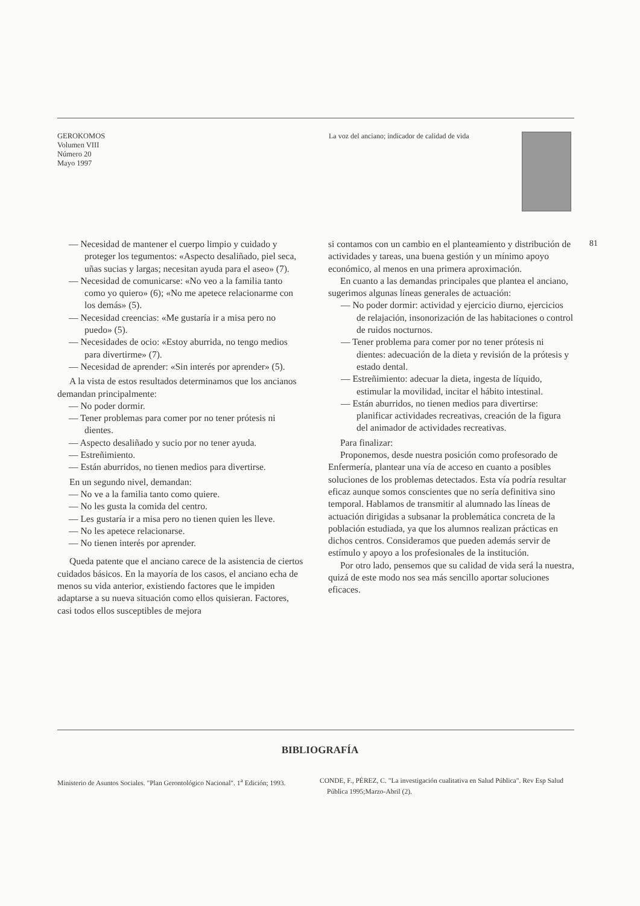GEROKOMOS
Volumen VIII
Número 20
Mayo 1997
La voz del anciano; indicador de calidad de vida
81
— Necesidad de mantener el cuerpo limpio y cuidado y proteger los tegumentos: «Aspecto desaliñado, piel seca, uñas sucias y largas; necesitan ayuda para el aseo» (7).
— Necesidad de comunicarse: «No veo a la familia tanto como yo quiero» (6); «No me apetece relacionarme con los demás» (5).
— Necesidad creencias: «Me gustaría ir a misa pero no puedo» (5).
— Necesidades de ocio: «Estoy aburrida, no tengo medios para divertirme» (7).
— Necesidad de aprender: «Sin interés por aprender» (5).
A la vista de estos resultados determinamos que los ancianos demandan principalmente:
— No poder dormir.
— Tener problemas para comer por no tener prótesis ni dientes.
— Aspecto desaliñado y sucio por no tener ayuda.
— Estreñimiento.
— Están aburridos, no tienen medios para divertirse.
En un segundo nivel, demandan:
— No ve a la familia tanto como quiere.
— No les gusta la comida del centro.
— Les gustaría ir a misa pero no tienen quien les lleve.
— No les apetece relacionarse.
— No tienen interés por aprender.
Queda patente que el anciano carece de la asistencia de ciertos cuidados básicos. En la mayoría de los casos, el anciano echa de menos su vida anterior, existiendo factores que le impiden adaptarse a su nueva situación como ellos quisieran. Factores, casi todos ellos susceptibles de mejora
si contamos con un cambio en el planteamiento y distribución de actividades y tareas, una buena gestión y un mínimo apoyo económico, al menos en una primera aproximación.
En cuanto a las demandas principales que plantea el anciano, sugerimos algunas líneas generales de actuación:
— No poder dormir: actividad y ejercicio diurno, ejercicios de relajación, insonorización de las habitaciones o control de ruidos nocturnos.
— Tener problema para comer por no tener prótesis ni dientes: adecuación de la dieta y revisión de la prótesis y estado dental.
— Estreñimiento: adecuar la dieta, ingesta de líquido, estimular la movilidad, incitar el hábito intestinal.
— Están aburridos, no tienen medios para divertirse: planificar actividades recreativas, creación de la figura del animador de actividades recreativas.
Para finalizar:
Proponemos, desde nuestra posición como profesorado de Enfermería, plantear una vía de acceso en cuanto a posibles soluciones de los problemas detectados. Esta vía podría resultar eficaz aunque somos conscientes que no sería definitiva sino temporal. Hablamos de transmitir al alumnado las líneas de actuación dirigidas a subsanar la problemática concreta de la población estudiada, ya que los alumnos realizan prácticas en dichos centros. Consideramos que pueden además servir de estímulo y apoyo a los profesionales de la institución.
Por otro lado, pensemos que su calidad de vida será la nuestra, quizá de este modo nos sea más sencillo aportar soluciones eficaces.
BIBLIOGRAFÍA
Ministerio de Asuntos Sociales. "Plan Gerontológico Nacional". 1<sup>a</sup> Edición; 1993.
CONDE, F., PÉREZ, C. "La investigación cualitativa en Salud Pública". Rev Esp Salud Pública 1995;Marzo-Abril (2).